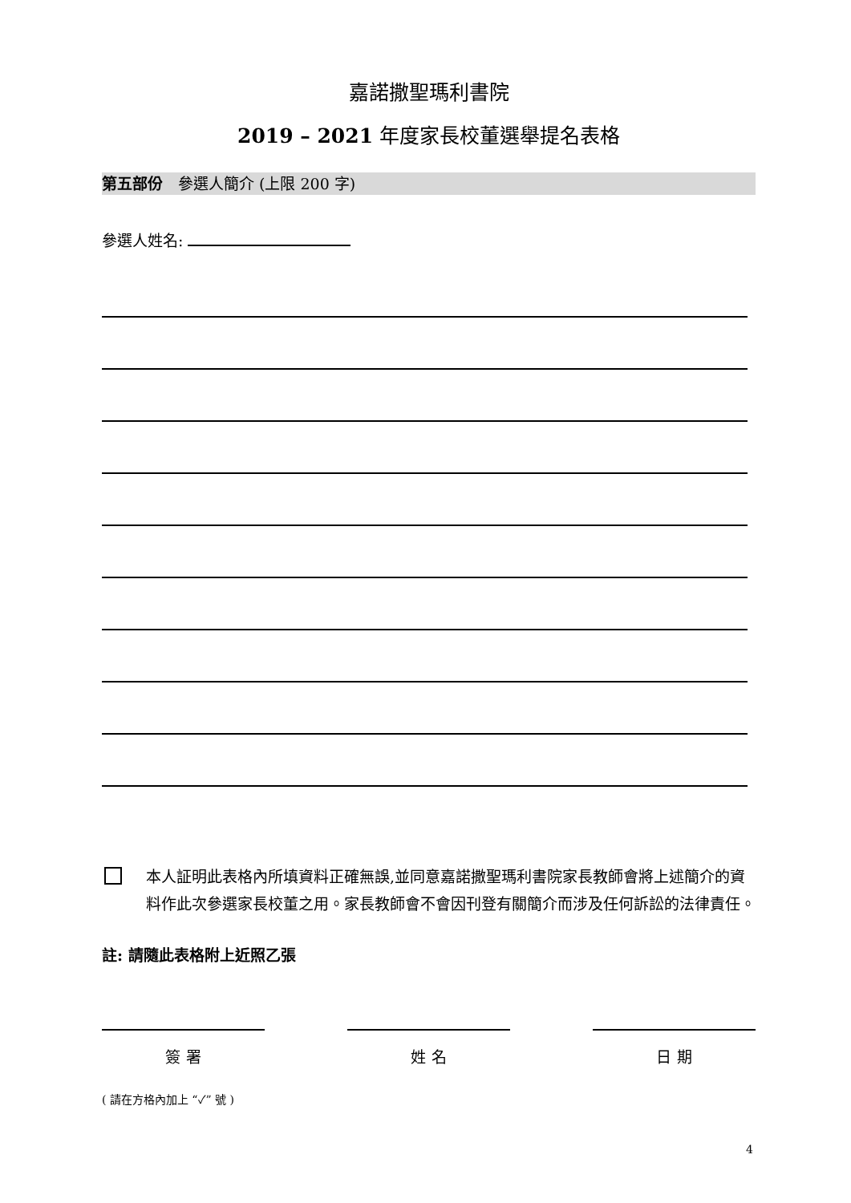嘉諾撒聖瑪利書院
2019 – 2021 年度家長校董選舉提名表格
第五部份　參選人簡介 (上限 200 字)
參選人姓名:
本人証明此表格內所填資料正確無誤,並同意嘉諾撒聖瑪利書院家長教師會將上述簡介的資料作此次參選家長校董之用。家長教師會不會因刊登有關簡介而涉及任何訴訟的法律責任。
註: 請隨此表格附上近照乙張
簽 署 姓 名 日 期
( 請在方格內加上 “✓” 號 )
4